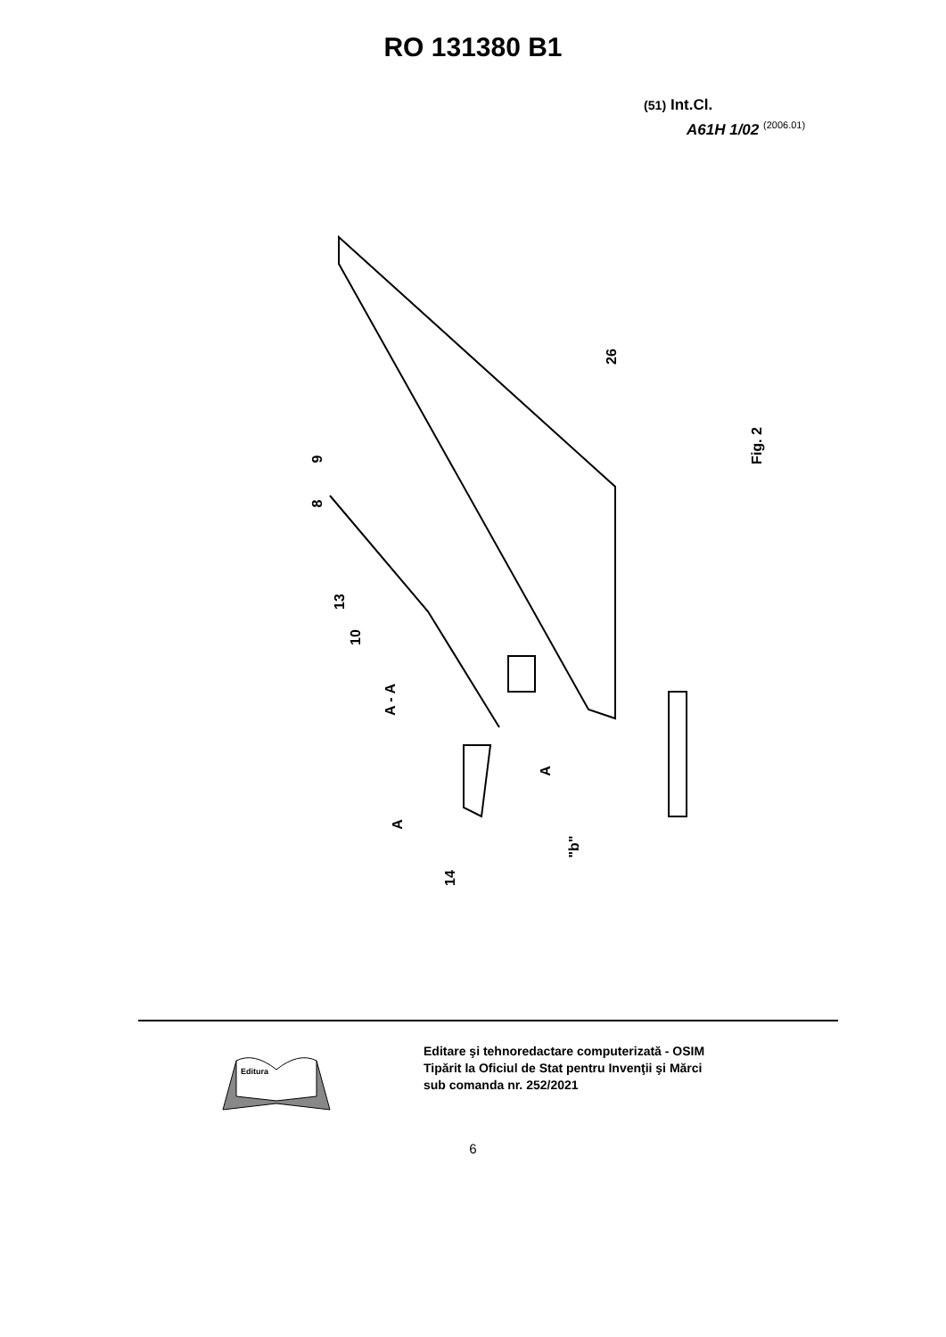RO 131380 B1
(51) Int.Cl.
A61H 1/02 <sup>(2006.01)</sup>
26
9
8
13
10
A - A
Fig. 2
A
A
14
"b"
Editura
Editare şi tehnoredactare computerizată - OSIM
Tipărit la Oficiul de Stat pentru Invenţii şi Mărci
sub comanda nr. 252/2021
6